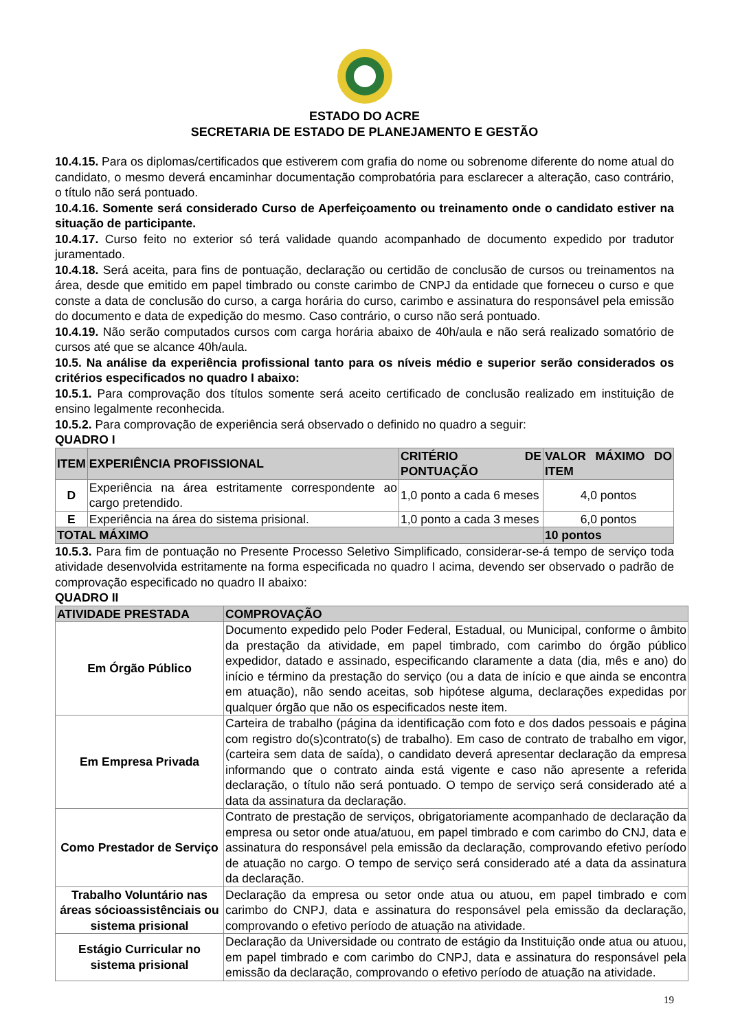ESTADO DO ACRE
SECRETARIA DE ESTADO DE PLANEJAMENTO E GESTÃO
10.4.15. Para os diplomas/certificados que estiverem com grafia do nome ou sobrenome diferente do nome atual do candidato, o mesmo deverá encaminhar documentação comprobatória para esclarecer a alteração, caso contrário, o título não será pontuado.
10.4.16. Somente será considerado Curso de Aperfeiçoamento ou treinamento onde o candidato estiver na situação de participante.
10.4.17. Curso feito no exterior só terá validade quando acompanhado de documento expedido por tradutor juramentado.
10.4.18. Será aceita, para fins de pontuação, declaração ou certidão de conclusão de cursos ou treinamentos na área, desde que emitido em papel timbrado ou conste carimbo de CNPJ da entidade que forneceu o curso e que conste a data de conclusão do curso, a carga horária do curso, carimbo e assinatura do responsável pela emissão do documento e data de expedição do mesmo. Caso contrário, o curso não será pontuado.
10.4.19. Não serão computados cursos com carga horária abaixo de 40h/aula e não será realizado somatório de cursos até que se alcance 40h/aula.
10.5. Na análise da experiência profissional tanto para os níveis médio e superior serão considerados os critérios especificados no quadro I abaixo:
10.5.1. Para comprovação dos títulos somente será aceito certificado de conclusão realizado em instituição de ensino legalmente reconhecida.
10.5.2. Para comprovação de experiência será observado o definido no quadro a seguir:
QUADRO I
| ITEM | EXPERIÊNCIA PROFISSIONAL | CRITÉRIO DE PONTUAÇÃO | VALOR MÁXIMO DO ITEM |
| --- | --- | --- | --- |
| D | Experiência na área estritamente correspondente ao cargo pretendido. | 1,0 ponto a cada 6 meses | 4,0 pontos |
| E | Experiência na área do sistema prisional. | 1,0 ponto a cada 3 meses | 6,0 pontos |
| TOTAL MÁXIMO | | | 10 pontos |
10.5.3. Para fim de pontuação no Presente Processo Seletivo Simplificado, considerar-se-á tempo de serviço toda atividade desenvolvida estritamente na forma especificada no quadro I acima, devendo ser observado o padrão de comprovação especificado no quadro II abaixo:
QUADRO II
| ATIVIDADE PRESTADA | COMPROVAÇÃO |
| --- | --- |
| Em Órgão Público | Documento expedido pelo Poder Federal, Estadual, ou Municipal, conforme o âmbito da prestação da atividade, em papel timbrado, com carimbo do órgão público expedidor, datado e assinado, especificando claramente a data (dia, mês e ano) do início e término da prestação do serviço (ou a data de início e que ainda se encontra em atuação), não sendo aceitas, sob hipótese alguma, declarações expedidas por qualquer órgão que não os especificados neste item. |
| Em Empresa Privada | Carteira de trabalho (página da identificação com foto e dos dados pessoais e página com registro do(s)contrato(s) de trabalho). Em caso de contrato de trabalho em vigor, (carteira sem data de saída), o candidato deverá apresentar declaração da empresa informando que o contrato ainda está vigente e caso não apresente a referida declaração, o título não será pontuado. O tempo de serviço será considerado até a data da assinatura da declaração. |
| Como Prestador de Serviço | Contrato de prestação de serviços, obrigatoriamente acompanhado de declaração da empresa ou setor onde atua/atuou, em papel timbrado e com carimbo do CNJ, data e assinatura do responsável pela emissão da declaração, comprovando efetivo período de atuação no cargo. O tempo de serviço será considerado até a data da assinatura da declaração. |
| Trabalho Voluntário nas áreas sócioassistênciais ou sistema prisional | Declaração da empresa ou setor onde atua ou atuou, em papel timbrado e com carimbo do CNPJ, data e assinatura do responsável pela emissão da declaração, comprovando o efetivo período de atuação na atividade. |
| Estágio Curricular no sistema prisional | Declaração da Universidade ou contrato de estágio da Instituição onde atua ou atuou, em papel timbrado e com carimbo do CNPJ, data e assinatura do responsável pela emissão da declaração, comprovando o efetivo período de atuação na atividade. |
19